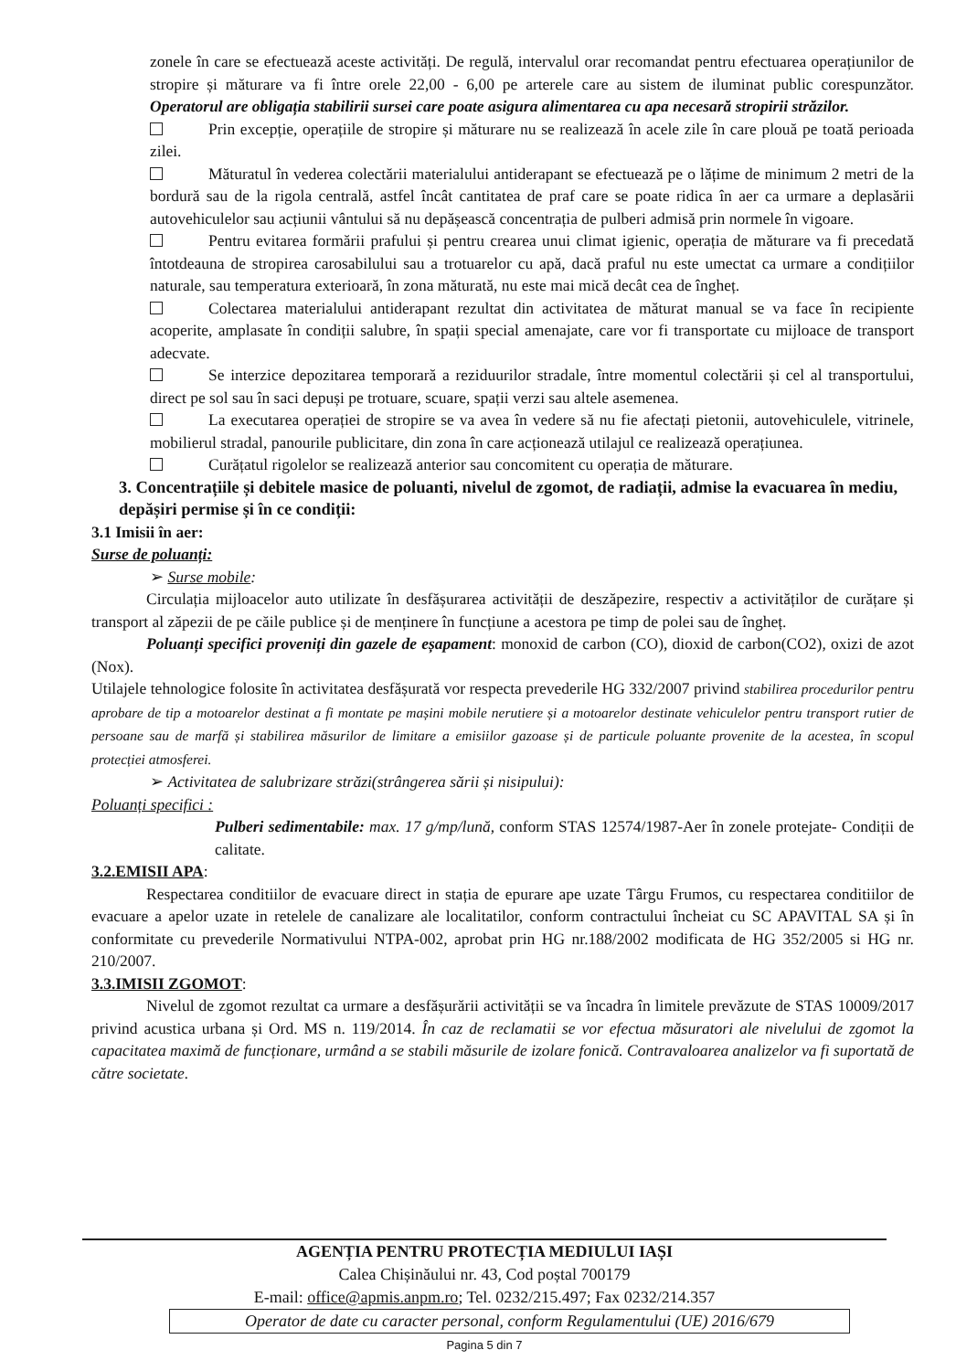zonele în care se efectuează aceste activități. De regulă, intervalul orar recomandat pentru efectuarea operațiunilor de stropire și măturare va fi între orele 22,00 - 6,00 pe arterele care au sistem de iluminat public corespunzător. Operatorul are obligația stabilirii sursei care poate asigura alimentarea cu apa necesară stropirii străzilor.
Prin excepție, operațiile de stropire și măturare nu se realizează în acele zile în care plouă pe toată perioada zilei.
Măturatul în vederea colectării materialului antiderapant se efectuează pe o lățime de minimum 2 metri de la bordură sau de la rigola centrală, astfel încât cantitatea de praf care se poate ridica în aer ca urmare a deplasării autovehiculelor sau acțiunii vântului să nu depășească concentrația de pulberi admisă prin normele în vigoare.
Pentru evitarea formării prafului și pentru crearea unui climat igienic, operația de măturare va fi precedată întotdeauna de stropirea carosabilului sau a trotuarelor cu apă, dacă praful nu este umectat ca urmare a condițiilor naturale, sau temperatura exterioară, în zona măturată, nu este mai mică decât cea de îngheț.
Colectarea materialului antiderapant rezultat din activitatea de măturat manual se va face în recipiente acoperite, amplasate în condiții salubre, în spații special amenajate, care vor fi transportate cu mijloace de transport adecvate.
Se interzice depozitarea temporară a reziduurilor stradale, între momentul colectării și cel al transportului, direct pe sol sau în saci depuși pe trotuare, scuare, spații verzi sau altele asemenea.
La executarea operației de stropire se va avea în vedere să nu fie afectați pietonii, autovehiculele, vitrinele, mobilierul stradal, panourile publicitare, din zona în care acționează utilajul ce realizează operațiunea.
Curățatul rigolelor se realizează anterior sau concomitent cu operația de măturare.
3. Concentrațiile și debitele masice de poluanti, nivelul de zgomot, de radiații, admise la evacuarea în mediu, depășiri permise și în ce condiții:
3.1 Imisii în aer:
Surse de poluanți:
➢ Surse mobile:
Circulația mijloacelor auto utilizate în desfășurarea activității de deszăpezire, respectiv a activităților de curățare și transport al zăpezii de pe căile publice și de menținere în funcțiune a acestora pe timp de polei sau de îngheț.
Poluanți specifici proveniți din gazele de eșapament: monoxid de carbon (CO), dioxid de carbon(CO2), oxizi de azot (Nox).
Utilajele tehnologice folosite în activitatea desfășurată vor respecta prevederile HG 332/2007 privind stabilirea procedurilor pentru aprobare de tip a motoarelor destinat a fi montate pe mașini mobile nerutiere și a motoarelor destinate vehiculelor pentru transport rutier de persoane sau de marfă și stabilirea măsurilor de limitare a emisiilor gazoase și de particule poluante provenite de la acestea, în scopul protecției atmosferei.
➢ Activitatea de salubrizare străzi(strângerea sării și nisipului):
Poluanți specifici :
Pulberi sedimentabile: max. 17 g/mp/lună, conform STAS 12574/1987-Aer în zonele protejate- Condiții de calitate.
3.2.EMISII APA:
Respectarea conditiilor de evacuare direct in stația de epurare ape uzate Târgu Frumos, cu respectarea conditiilor de evacuare a apelor uzate in retelele de canalizare ale localitatilor, conform contractului încheiat cu SC APAVITAL SA și în conformitate cu prevederile Normativului NTPA-002, aprobat prin HG nr.188/2002 modificata de HG 352/2005 si HG nr. 210/2007.
3.3.IMISII ZGOMOT:
Nivelul de zgomot rezultat ca urmare a desfășurării activității se va încadra în limitele prevăzute de STAS 10009/2017 privind acustica urbana și Ord. MS n. 119/2014. În caz de reclamatii se vor efectua măsuratori ale nivelului de zgomot la capacitatea maximă de funcționare, urmând a se stabili măsurile de izolare fonică. Contravaloarea analizelor va fi suportată de către societate.
AGENȚIA PENTRU PROTECȚIA MEDIULUI IAȘI
Calea Chișinăului nr. 43, Cod poștal 700179
E-mail: office@apmis.anpm.ro; Tel. 0232/215.497; Fax 0232/214.357
Operator de date cu caracter personal, conform Regulamentului (UE) 2016/679
Pagina 5 din 7